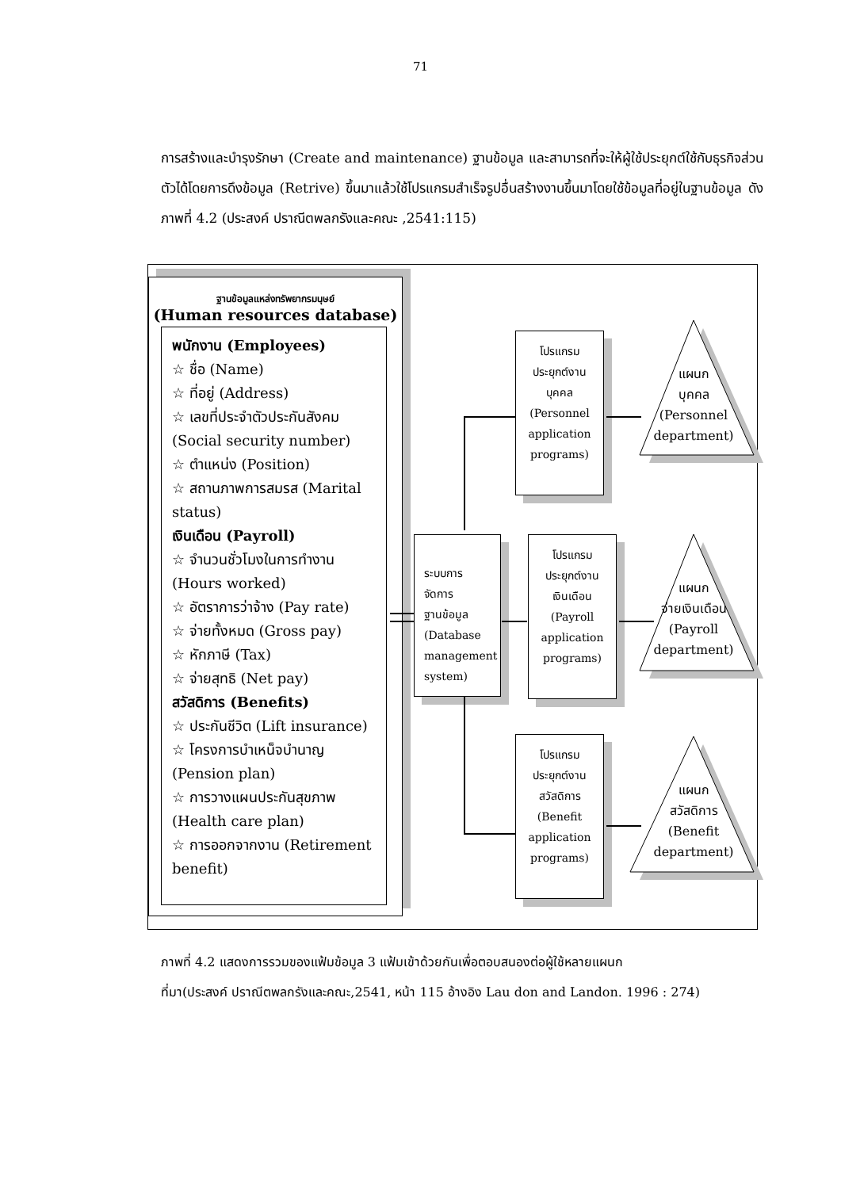71
การสร้างและบำรุงรักษา (Create and maintenance) ฐานข้อมูล และสามารถที่จะให้ผู้ใช้ประยุกต์ใช้กับธุรกิจส่วนตัวได้โดยการดึงข้อมูล (Retrive) ขึ้นมาแล้วใช้โปรแกรมสำเร็จรูปอื่นสร้างงานขึ้นมาโดยใช้ข้อมูลที่อยู่ในฐานข้อมูล ดังภาพที่ 4.2 (ประสงค์ ปราณีตพลกรังและคณะ ,2541:115)
ฐานข้อมูลแหล่งทรัพยากรมนุษย์
(Human resources database)
พนักงาน (Employees)
☆ ชื่อ (Name)
☆ ที่อยู่ (Address)
☆ เลขที่ประจำตัวประกันสังคม (Social security number)
☆ ตำแหน่ง (Position)
☆ สถานภาพการสมรส (Marital status)
เงินเดือน (Payroll)
☆ จำนวนชั่วโมงในการทำงาน (Hours worked)
☆ อัตราการว่าจ้าง (Pay rate)
☆ จ่ายทั้งหมด (Gross pay)
☆ หักภาษี (Tax)
☆ จ่ายสุทธิ (Net pay)
สวัสดิการ (Benefits)
☆ ประกันชีวิต (Lift insurance)
☆ โครงการบำเหน็จบำนาญ (Pension plan)
☆ การวางแผนประกันสุขภาพ (Health care plan)
☆ การออกจากงาน (Retirement benefit)
ระบบการ
จัดการ
ฐานข้อมูล
(Database management system)
โปรแกรม
ประยุกต์งาน
บุคคล
(Personnel application programs)
โปรแกรม
ประยุกต์งาน
เงินเดือน
(Payroll application programs)
โปรแกรม
ประยุกต์งาน
สวัสดิการ
(Benefit application programs)
แผนก
บุคคล
(Personnel department)
แผนก
จ่ายเงินเดือน
(Payroll department)
แผนก
สวัสดิการ
(Benefit department)
ภาพที่ 4.2 แสดงการรวมของแฟ้มข้อมูล 3 แฟ้มเข้าด้วยกันเพื่อตอบสนองต่อผู้ใช้หลายแผนก
ที่มา(ประสงค์ ปราณีตพลกรังและคณะ,2541, หน้า 115 อ้างอิง Lau don and Landon. 1996 : 274)